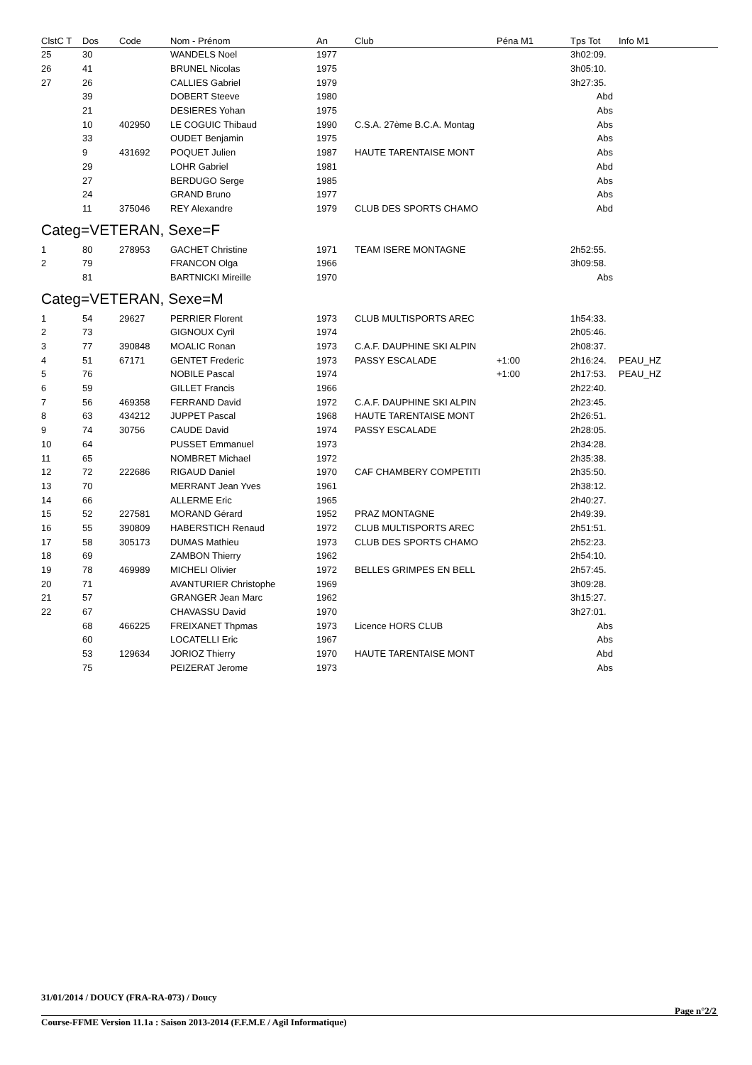| ClstC T | Dos | Code | Nom - Prénom | An | Club | Péna M1 | Tps Tot | Info M1 |
| --- | --- | --- | --- | --- | --- | --- | --- | --- |
| 25 | 30 | | WANDELS Noel | 1977 | | | 3h02:09. | |
| 26 | 41 | | BRUNEL Nicolas | 1975 | | | 3h05:10. | |
| 27 | 26 | | CALLIES Gabriel | 1979 | | | 3h27:35. | |
| | 39 | | DOBERT Steeve | 1980 | | | Abd | |
| | 21 | | DESIERES Yohan | 1975 | | | Abs | |
| | 10 | 402950 | LE COGUIC Thibaud | 1990 | C.S.A. 27ème B.C.A. Montag | | Abs | |
| | 33 | | OUDET Benjamin | 1975 | | | Abs | |
| | 9 | 431692 | POQUET Julien | 1987 | HAUTE TARENTAISE MONT | | Abs | |
| | 29 | | LOHR Gabriel | 1981 | | | Abd | |
| | 27 | | BERDUGO Serge | 1985 | | | Abs | |
| | 24 | | GRAND Bruno | 1977 | | | Abs | |
| | 11 | 375046 | REY Alexandre | 1979 | CLUB DES SPORTS CHAMO | | Abd | |
| Categ=VETERAN, Sexe=F | | | | | | | | |
| 1 | 80 | 278953 | GACHET Christine | 1971 | TEAM ISERE MONTAGNE | | 2h52:55. | |
| 2 | 79 | | FRANCON Olga | 1966 | | | 3h09:58. | |
| | 81 | | BARTNICKI Mireille | 1970 | | | Abs | |
| Categ=VETERAN, Sexe=M | | | | | | | | |
| 1 | 54 | 29627 | PERRIER Florent | 1973 | CLUB MULTISPORTS AREC | | 1h54:33. | |
| 2 | 73 | | GIGNOUX Cyril | 1974 | | | 2h05:46. | |
| 3 | 77 | 390848 | MOALIC Ronan | 1973 | C.A.F. DAUPHINE SKI ALPIN | | 2h08:37. | |
| 4 | 51 | 67171 | GENTET Frederic | 1973 | PASSY ESCALADE | +1:00 | 2h16:24. | PEAU_HZ |
| 5 | 76 | | NOBILE Pascal | 1974 | | +1:00 | 2h17:53. | PEAU_HZ |
| 6 | 59 | | GILLET Francis | 1966 | | | 2h22:40. | |
| 7 | 56 | 469358 | FERRAND David | 1972 | C.A.F. DAUPHINE SKI ALPIN | | 2h23:45. | |
| 8 | 63 | 434212 | JUPPET Pascal | 1968 | HAUTE TARENTAISE MONT | | 2h26:51. | |
| 9 | 74 | 30756 | CAUDE David | 1974 | PASSY ESCALADE | | 2h28:05. | |
| 10 | 64 | | PUSSET Emmanuel | 1973 | | | 2h34:28. | |
| 11 | 65 | | NOMBRET Michael | 1972 | | | 2h35:38. | |
| 12 | 72 | 222686 | RIGAUD Daniel | 1970 | CAF CHAMBERY COMPETITI | | 2h35:50. | |
| 13 | 70 | | MERRANT Jean Yves | 1961 | | | 2h38:12. | |
| 14 | 66 | | ALLERME Eric | 1965 | | | 2h40:27. | |
| 15 | 52 | 227581 | MORAND Gérard | 1952 | PRAZ MONTAGNE | | 2h49:39. | |
| 16 | 55 | 390809 | HABERSTICH Renaud | 1972 | CLUB MULTISPORTS AREC | | 2h51:51. | |
| 17 | 58 | 305173 | DUMAS Mathieu | 1973 | CLUB DES SPORTS CHAMO | | 2h52:23. | |
| 18 | 69 | | ZAMBON Thierry | 1962 | | | 2h54:10. | |
| 19 | 78 | 469989 | MICHELI Olivier | 1972 | BELLES GRIMPES EN BELL | | 2h57:45. | |
| 20 | 71 | | AVANTURIER Christophe | 1969 | | | 3h09:28. | |
| 21 | 57 | | GRANGER Jean Marc | 1962 | | | 3h15:27. | |
| 22 | 67 | | CHAVASSU David | 1970 | | | 3h27:01. | |
| | 68 | 466225 | FREIXANET Thpmas | 1973 | Licence HORS CLUB | | Abs | |
| | 60 | | LOCATELLI Eric | 1967 | | | Abs | |
| | 53 | 129634 | JORIOZ Thierry | 1970 | HAUTE TARENTAISE MONT | | Abd | |
| | 75 | | PEIZERAT Jerome | 1973 | | | Abs | |
31/01/2014 / DOUCY (FRA-RA-073) / Doucy
Page n°2/2
Course-FFME Version 11.1a : Saison 2013-2014 (F.F.M.E / Agil Informatique)